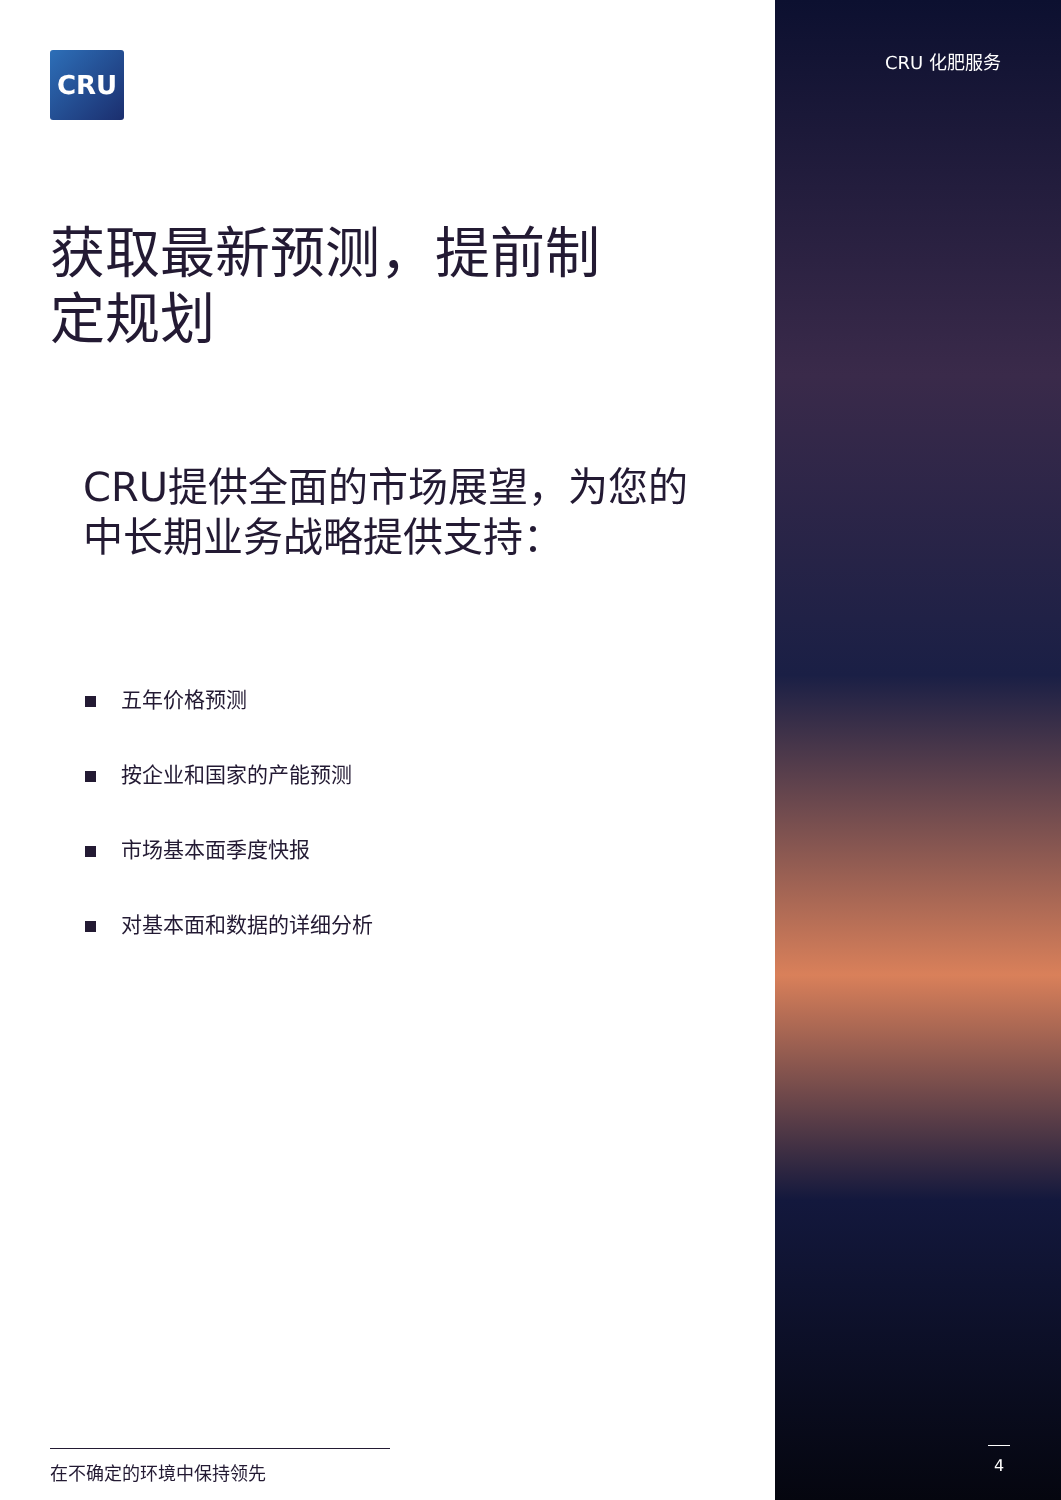CRU CRU 化肥服务
获取最新预测，提前制定规划
CRU提供全面的市场展望，为您的中长期业务战略提供支持：
五年价格预测
按企业和国家的产能预测
市场基本面季度快报
对基本面和数据的详细分析
在不确定的环境中保持领先 4